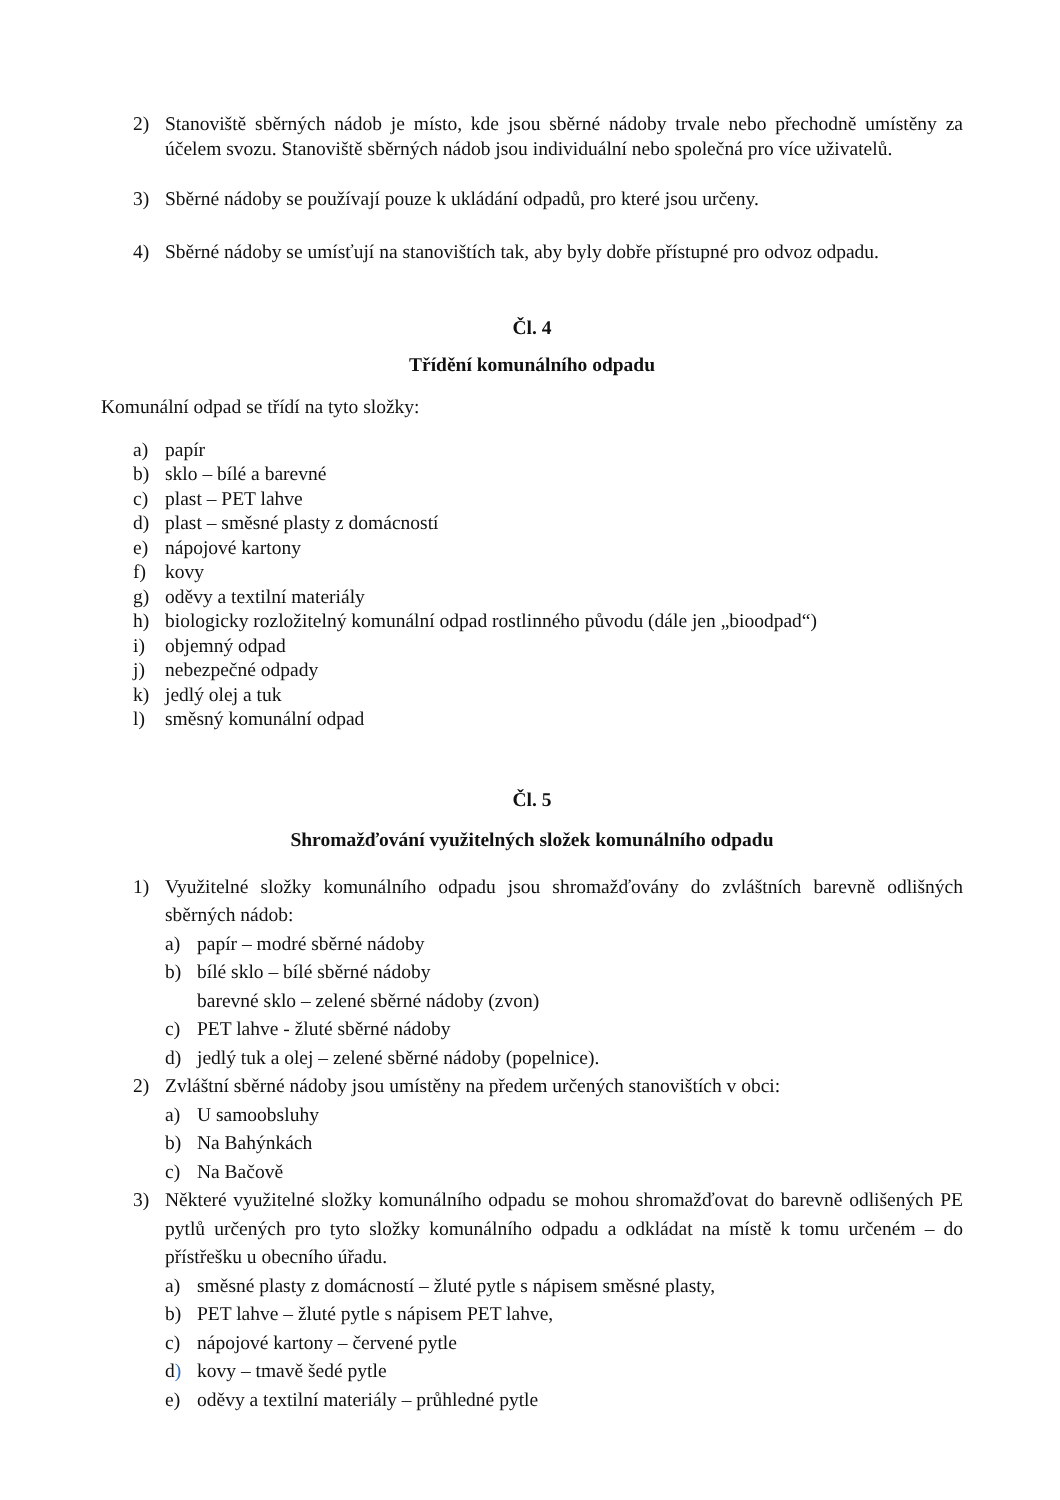2) Stanoviště sběrných nádob je místo, kde jsou sběrné nádoby trvale nebo přechodně umístěny za účelem svozu. Stanoviště sběrných nádob jsou individuální nebo společná pro více uživatelů.
3) Sběrné nádoby se používají pouze k ukládání odpadů, pro které jsou určeny.
4) Sběrné nádoby se umísťují na stanovištích tak, aby byly dobře přístupné pro odvoz odpadu.
Čl. 4
Třídění komunálního odpadu
Komunální odpad se třídí na tyto složky:
a) papír
b) sklo – bílé a barevné
c) plast – PET lahve
d) plast – směsné plasty z domácností
e) nápojové kartony
f) kovy
g) oděvy a textilní materiály
h) biologicky rozložitelný komunální odpad rostlinného původu (dále jen „bioodpad“)
i) objemný odpad
j) nebezpečné odpady
k) jedlý olej a tuk
l) směsný komunální odpad
Čl. 5
Shromažďování využitelných složek komunálního odpadu
1) Využitelné složky komunálního odpadu jsou shromažďovány do zvláštních barevně odlišných sběrných nádob:
a) papír – modré sběrné nádoby
b) bílé sklo – bílé sběrné nádoby
barevné sklo – zelené sběrné nádoby (zvon)
c) PET lahve - žluté sběrné nádoby
d) jedlý tuk a olej – zelené sběrné nádoby (popelnice).
2) Zvláštní sběrné nádoby jsou umístěny na předem určených stanovištích v obci:
a) U samoobsluhy
b) Na Bahýnkách
c) Na Bačově
3) Některé využitelné složky komunálního odpadu se mohou shromažďovat do barevně odlišených PE pytlů určených pro tyto složky komunálního odpadu a odkládat na místě k tomu určeném – do přístřešku u obecního úřadu.
a) směsné plasty z domácností – žluté pytle s nápisem směsné plasty,
b) PET lahve – žluté pytle s nápisem PET lahve,
c) nápojové kartony – červené pytle
d) kovy – tmavě šedé pytle
e) oděvy a textilní materiály – průhledné pytle